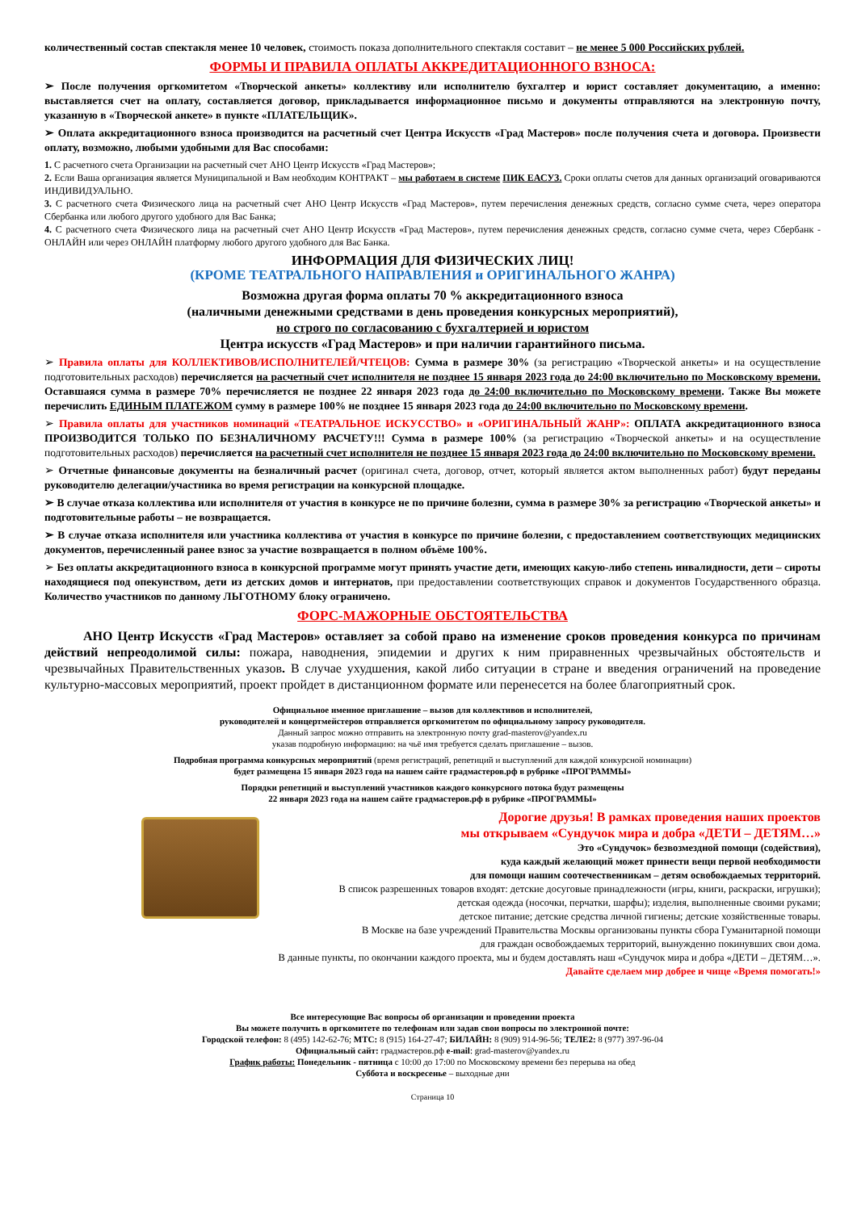количественный состав спектакля менее 10 человек, стоимость показа дополнительного спектакля составит – не менее 5 000 Российских рублей.
ФОРМЫ И ПРАВИЛА ОПЛАТЫ АККРЕДИТАЦИОННОГО ВЗНОСА:
➢ После получения оргкомитетом «Творческой анкеты» коллективу или исполнителю бухгалтер и юрист составляет документацию, а именно: выставляется счет на оплату, составляется договор, прикладывается информационное письмо и документы отправляются на электронную почту, указанную в «Творческой анкете» в пункте «ПЛАТЕЛЬЩИК».
➢ Оплата аккредитационного взноса производится на расчетный счет Центра Искусств «Град Мастеров» после получения счета и договора. Произвести оплату, возможно, любыми удобными для Вас способами:
1. С расчетного счета Организации на расчетный счет АНО Центр Искусств «Град Мастеров»;
2. Если Ваша организация является Муниципальной и Вам необходим КОНТРАКТ – мы работаем в системе ПИК ЕАСУЗ. Сроки оплаты счетов для данных организаций оговариваются ИНДИВИДУАЛЬНО.
3. С расчетного счета Физического лица на расчетный счет АНО Центр Искусств «Град Мастеров», путем перечисления денежных средств, согласно сумме счета, через оператора Сбербанка или любого другого удобного для Вас Банка;
4. С расчетного счета Физического лица на расчетный счет АНО Центр Искусств «Град Мастеров», путем перечисления денежных средств, согласно сумме счета, через Сбербанк - ОНЛАЙН или через ОНЛАЙН платформу любого другого удобного для Вас Банка.
ИНФОРМАЦИЯ ДЛЯ ФИЗИЧЕСКИХ ЛИЦ!
(КРОМЕ ТЕАТРАЛЬНОГО НАПРАВЛЕНИЯ и ОРИГИНАЛЬНОГО ЖАНРА)
Возможна другая форма оплаты 70 % аккредитационного взноса
(наличными денежными средствами в день проведения конкурсных мероприятий),
но строго по согласованию с бухгалтерией и юристом
Центра искусств «Град Мастеров» и при наличии гарантийного письма.
➢ Правила оплаты для КОЛЛЕКТИВОВ/ИСПОЛНИТЕЛЕЙ/ЧТЕЦОВ: Сумма в размере 30% (за регистрацию «Творческой анкеты» и на осуществление подготовительных расходов) перечисляется на расчетный счет исполнителя не позднее 15 января 2023 года до 24:00 включительно по Московскому времени. Оставшаяся сумма в размере 70% перечисляется не позднее 22 января 2023 года до 24:00 включительно по Московскому времени. Также Вы можете перечислить ЕДИНЫМ ПЛАТЕЖОМ сумму в размере 100% не позднее 15 января 2023 года до 24:00 включительно по Московскому времени.
➢ Правила оплаты для участников номинаций «ТЕАТРАЛЬНОЕ ИСКУССТВО» и «ОРИГИНАЛЬНЫЙ ЖАНР»: ОПЛАТА аккредитационного взноса ПРОИЗВОДИТСЯ ТОЛЬКО ПО БЕЗНАЛИЧНОМУ РАСЧЕТУ!!! Сумма в размере 100% (за регистрацию «Творческой анкеты» и на осуществление подготовительных расходов) перечисляется на расчетный счет исполнителя не позднее 15 января 2023 года до 24:00 включительно по Московскому времени.
➢ Отчетные финансовые документы на безналичный расчет (оригинал счета, договор, отчет, который является актом выполненных работ) будут переданы руководителю делегации/участника во время регистрации на конкурсной площадке.
➢ В случае отказа коллектива или исполнителя от участия в конкурсе не по причине болезни, сумма в размере 30% за регистрацию «Творческой анкеты» и подготовительные работы – не возвращается.
➢ В случае отказа исполнителя или участника коллектива от участия в конкурсе по причине болезни, с предоставлением соответствующих медицинских документов, перечисленный ранее взнос за участие возвращается в полном объёме 100%.
➢ Без оплаты аккредитационного взноса в конкурсной программе могут принять участие дети, имеющих какую-либо степень инвалидности, дети – сироты находящиеся под опекунством, дети из детских домов и интернатов, при предоставлении соответствующих справок и документов Государственного образца. Количество участников по данному ЛЬГОТНОМУ блоку ограничено.
ФОРС-МАЖОРНЫЕ ОБСТОЯТЕЛЬСТВА
АНО Центр Искусств «Град Мастеров» оставляет за собой право на изменение сроков проведения конкурса по причинам действий непреодолимой силы: пожара, наводнения, эпидемии и других к ним приравненных чрезвычайных обстоятельств и чрезвычайных Правительственных указов. В случае ухудшения, какой либо ситуации в стране и введения ограничений на проведение культурно-массовых мероприятий, проект пройдет в дистанционном формате или перенесется на более благоприятный срок.
Официальное именное приглашение – вызов для коллективов и исполнителей,
руководителей и концертмейстеров отправляется оргкомитетом по официальному запросу руководителя.
Данный запрос можно отправить на электронную почту grad-masterov@yandex.ru
указав подробную информацию: на чьё имя требуется сделать приглашение – вызов.
Подробная программа конкурсных мероприятий (время регистраций, репетиций и выступлений для каждой конкурсной номинации)
будет размещена 15 января 2023 года на нашем сайте градмастеров.рф в рубрике «ПРОГРАММЫ»
Порядки репетиций и выступлений участников каждого конкурсного потока будут размещены
22 января 2023 года на нашем сайте градмастеров.рф в рубрике «ПРОГРАММЫ»
Дорогие друзья! В рамках проведения наших проектов
мы открываем «Сундучок мира и добра «ДЕТИ – ДЕТЯМ…»
Это «Сундучок» безвозмездной помощи (содействия),
куда каждый желающий может принести вещи первой необходимости
для помощи нашим соотечественникам – детям освобождаемых территорий.
В список разрешенных товаров входят: детские досуговые принадлежности (игры, книги, раскраски, игрушки);
детская одежда (носочки, перчатки, шарфы); изделия, выполненные своими руками;
детское питание; детские средства личной гигиены; детские хозяйственные товары.
В Москве на базе учреждений Правительства Москвы организованы пункты сбора Гуманитарной помощи
для граждан освобождаемых территорий, вынужденно покинувших свои дома.
В данные пункты, по окончании каждого проекта, мы и будем доставлять наш «Сундучок мира и добра «ДЕТИ – ДЕТЯМ…».
Давайте сделаем мир добрее и чище «Время помогать!»
Все интересующие Вас вопросы об организации и проведении проекта
Вы можете получить в оргкомитете по телефонам или задав свои вопросы по электронной почте:
Городской телефон: 8 (495) 142-62-76; МТС: 8 (915) 164-27-47; БИЛАЙН: 8 (909) 914-96-56; ТЕЛЕ2: 8 (977) 397-96-04
Официальный сайт: градмастеров.рф e-mail: grad-masterov@yandex.ru
График работы: Понедельник - пятница с 10:00 до 17:00 по Московскому времени без перерыва на обед
Суббота и воскресенье – выходные дни
Страница 10